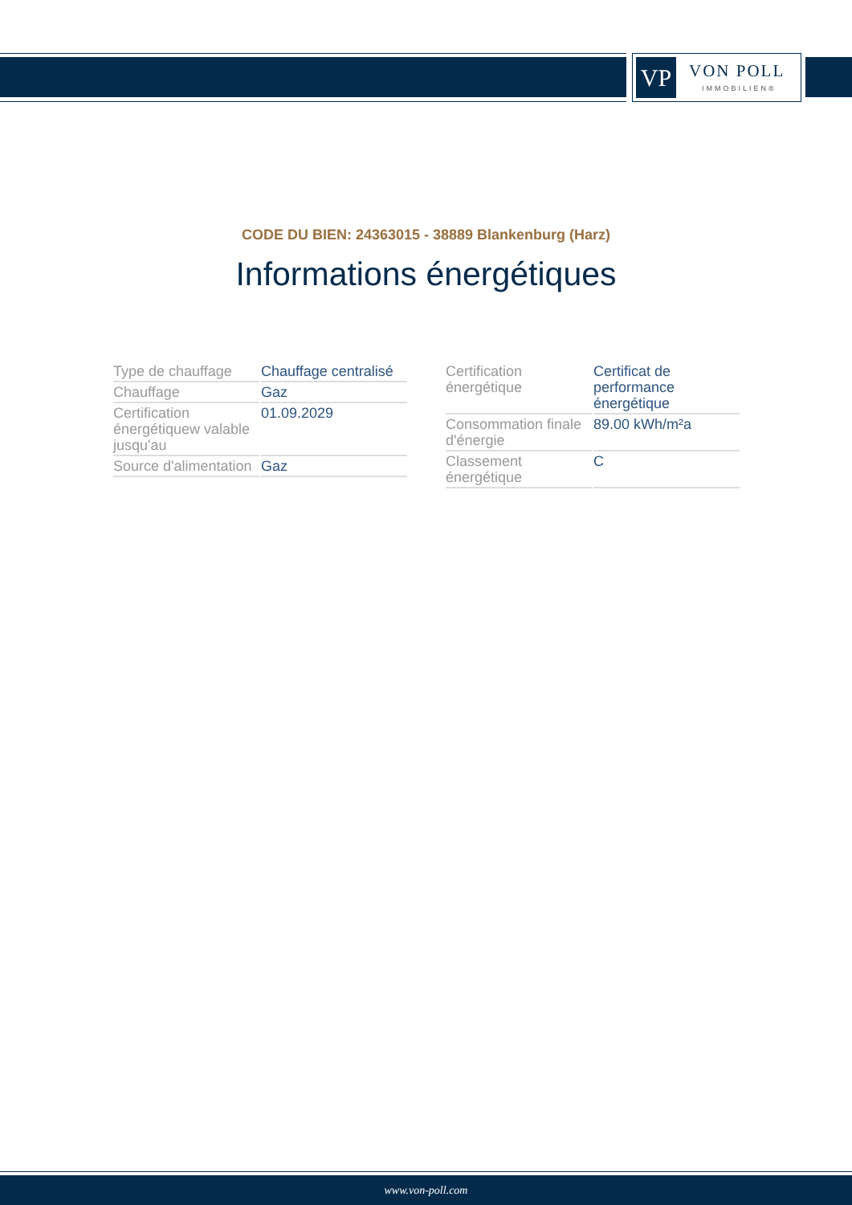VP VON POLL
IMMOBILIEN®
CODE DU BIEN: 24363015 - 38889 Blankenburg (Harz)
Informations énergétiques
| Type de chauffage | Chauffage centralisé |
| Chauffage | Gaz |
| Certification énergétiquew valable jusqu'au | 01.09.2029 |
| Source d'alimentation | Gaz |
| Certification énergétique | Certificat de performance énergétique |
| Consommation finale d'énergie | 89.00 kWh/m²a |
| Classement énergétique | C |
www.von-poll.com